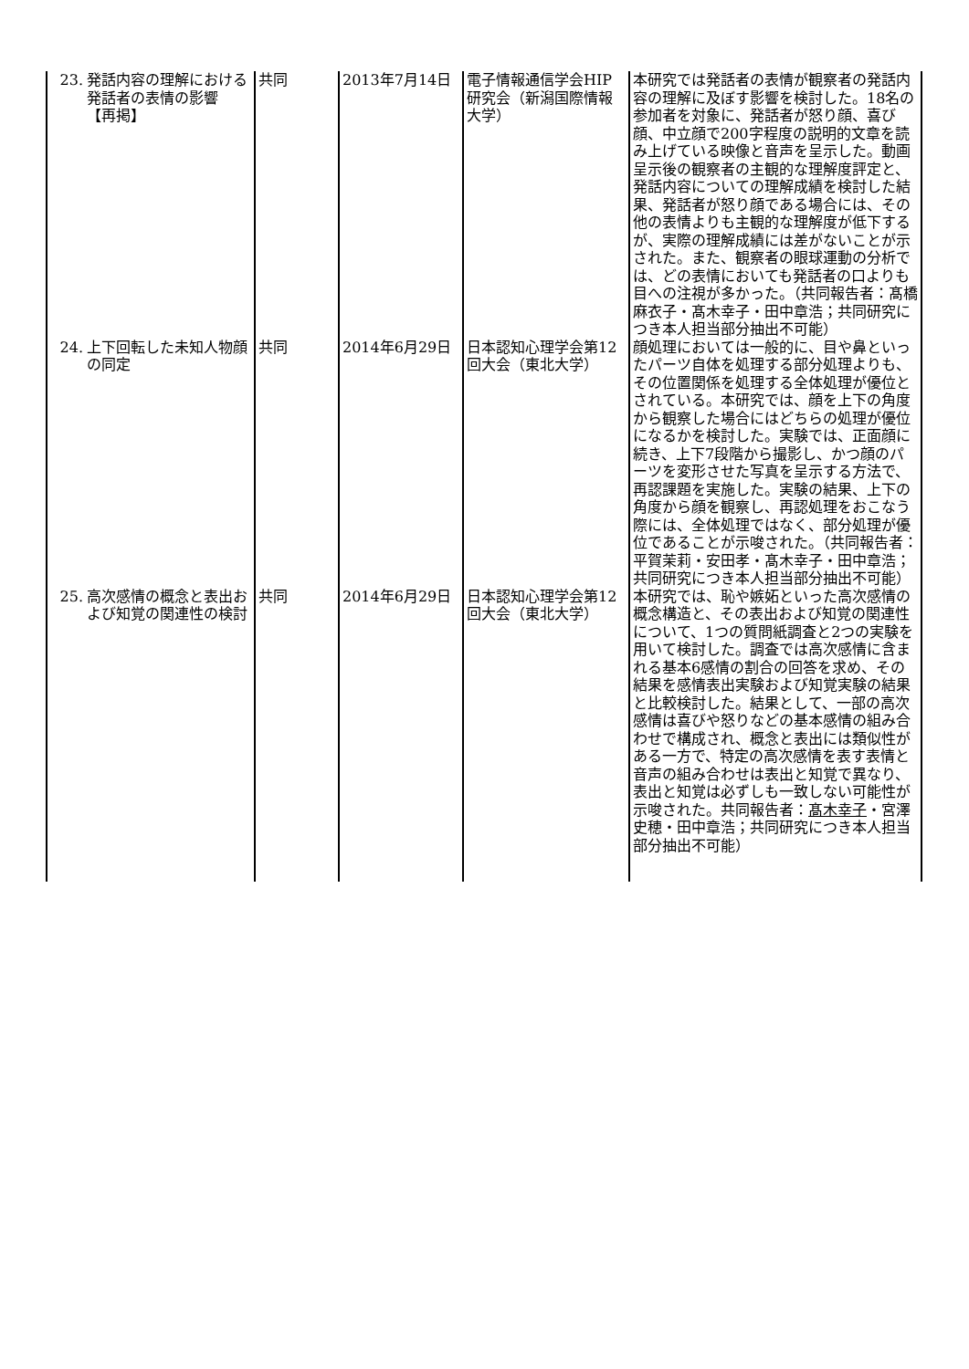| 23. 発話内容の理解における発話者の表情の影響 【再掲】 | 共同 | 2013年7月14日 | 電子情報通信学会HIP研究会（新潟国際情報大学） | 本研究では発話者の表情が観察者の発話内容の理解に及ぼす影響を検討した。18名の参加者を対象に、発話者が怒り顔、喜び顔、中立顔で200字程度の説明的文章を読み上げている映像と音声を呈示した。動画呈示後の観察者の主観的な理解度評定と、発話内容についての理解成績を検討した結果、発話者が怒り顔である場合には、その他の表情よりも主観的な理解度が低下するが、実際の理解成績には差がないことが示された。また、観察者の眼球運動の分析では、どの表情においても発話者の口よりも目への注視が多かった。（共同報告者：髙橋 麻衣子・髙木幸子・田中章浩；共同研究につき本人担当部分抽出不可能） |
| 24. 上下回転した未知人物顔の同定 | 共同 | 2014年6月29日 | 日本認知心理学会第12回大会（東北大学） | 顔処理においては一般的に、目や鼻といったパーツ自体を処理する部分処理よりも、その位置関係を処理する全体処理が優位とされている。本研究では、顔を上下の角度から観察した場合にはどちらの処理が優位になるかを検討した。実験では、正面顔に続き、上下7段階から撮影し、かつ顔のパーツを変形させた写真を呈示する方法で、再認課題を実施した。実験の結果、上下の角度から顔を観察し、再認処理をおこなう際には、全体処理ではなく、部分処理が優位であることが示唆された。（共同報告者：平賀茉莉・安田孝・髙木幸子・田中章浩；共同研究につき本人担当部分抽出不可能） |
| 25. 高次感情の概念と表出および知覚の関連性の検討 | 共同 | 2014年6月29日 | 日本認知心理学会第12回大会（東北大学） | 本研究では、恥や嫉妬といった高次感情の概念構造と、その表出および知覚の関連性について、1つの質問紙調査と2つの実験を用いて検討した。調査では高次感情に含まれる基本6感情の割合の回答を求め、その結果を感情表出実験および知覚実験の結果と比較検討した。結果として、一部の高次感情は喜びや怒りなどの基本感情の組み合わせで構成され、概念と表出には類似性がある一方で、特定の高次感情を表す表情と音声の組み合わせは表出と知覚で異なり、表出と知覚は必ずしも一致しない可能性が示唆された。共同報告者： 髙木幸子 ・宮澤史穂・田中章浩；共同研究につき本人担当部分抽出不可能） |